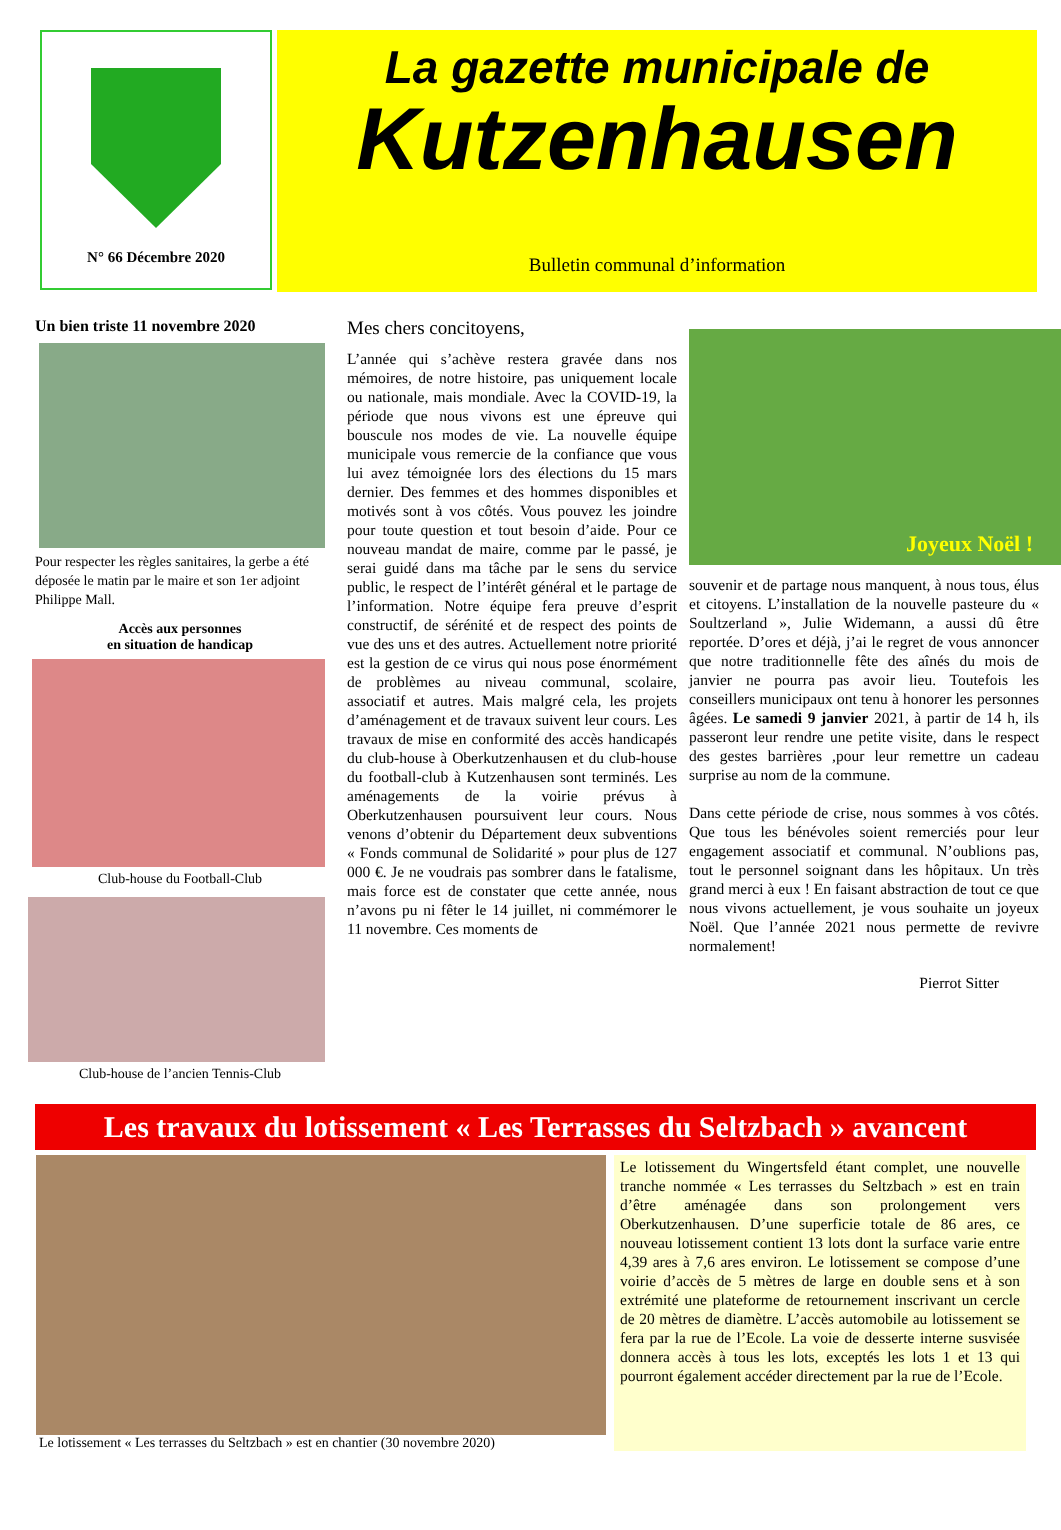N° 66 Décembre 2020
La gazette municipale de
Kutzenhausen
Bulletin communal d’information
Un bien triste 11 novembre 2020
Pour respecter les règles sanitaires, la gerbe a été déposée le matin par le maire et son 1er adjoint Philippe Mall.
Accès aux personnes
en situation de handicap
Club-house du Football-Club
Club-house de l’ancien Tennis-Club
Mes chers concitoyens,
L’année qui s’achève restera gravée dans nos mémoires, de notre histoire, pas uniquement locale ou nationale, mais mondiale. Avec la COVID-19, la période que nous vivons est une épreuve qui bouscule nos modes de vie. La nouvelle équipe municipale vous remercie de la confiance que vous lui avez témoignée lors des élections du 15 mars dernier. Des femmes et des hommes disponibles et motivés sont à vos côtés. Vous pouvez les joindre pour toute question et tout besoin d’aide. Pour ce nouveau mandat de maire, comme par le passé, je serai guidé dans ma tâche par le sens du service public, le respect de l’intérêt général et le partage de l’information. Notre équipe fera preuve d’esprit constructif, de sérénité et de respect des points de vue des uns et des autres. Actuellement notre priorité est la gestion de ce virus qui nous pose énormément de problèmes au niveau communal, scolaire, associatif et autres. Mais malgré cela, les projets d’aménagement et de travaux suivent leur cours. Les travaux de mise en conformité des accès handicapés du club-house à Oberkutzenhausen et du club-house du football-club à Kutzenhausen sont terminés. Les aménagements de la voirie prévus à Oberkutzenhausen poursuivent leur cours. Nous venons d’obtenir du Département deux subventions « Fonds communal de Solidarité » pour plus de 127 000 €. Je ne voudrais pas sombrer dans le fatalisme, mais force est de constater que cette année, nous n’avons pu ni fêter le 14 juillet, ni commémorer le 11 novembre. Ces moments de
Joyeux Noël !
souvenir et de partage nous manquent, à nous tous, élus et citoyens. L’installation de la nouvelle pasteure du « Soultzerland », Julie Widemann, a aussi dû être reportée. D’ores et déjà, j’ai le regret de vous annoncer que notre traditionnelle fête des aînés du mois de janvier ne pourra pas avoir lieu. Toutefois les conseillers municipaux ont tenu à honorer les personnes âgées. Le samedi 9 janvier 2021, à partir de 14 h, ils passeront leur rendre une petite visite, dans le respect des gestes barrières ,pour leur remettre un cadeau surprise au nom de la commune.
Dans cette période de crise, nous sommes à vos côtés. Que tous les bénévoles soient remerciés pour leur engagement associatif et communal. N’oublions pas, tout le personnel soignant dans les hôpitaux. Un très grand merci à eux ! En faisant abstraction de tout ce que nous vivons actuellement, je vous souhaite un joyeux Noël. Que l’année 2021 nous permette de revivre normalement!
Pierrot Sitter
Les travaux du lotissement « Les Terrasses du Seltzbach » avancent
Le lotissement « Les terrasses du Seltzbach » est en chantier (30 novembre 2020)
Le lotissement du Wingertsfeld étant complet, une nouvelle tranche nommée « Les terrasses du Seltzbach » est en train d’être aménagée dans son prolongement vers Oberkutzenhausen. D’une superficie totale de 86 ares, ce nouveau lotissement contient 13 lots dont la surface varie entre 4,39 ares à 7,6 ares environ. Le lotissement se compose d’une voirie d’accès de 5 mètres de large en double sens et à son extrémité une plateforme de retournement inscrivant un cercle de 20 mètres de diamètre. L’accès automobile au lotissement se fera par la rue de l’Ecole. La voie de desserte interne susvisée donnera accès à tous les lots, exceptés les lots 1 et 13 qui pourront également accéder directement par la rue de l’Ecole.